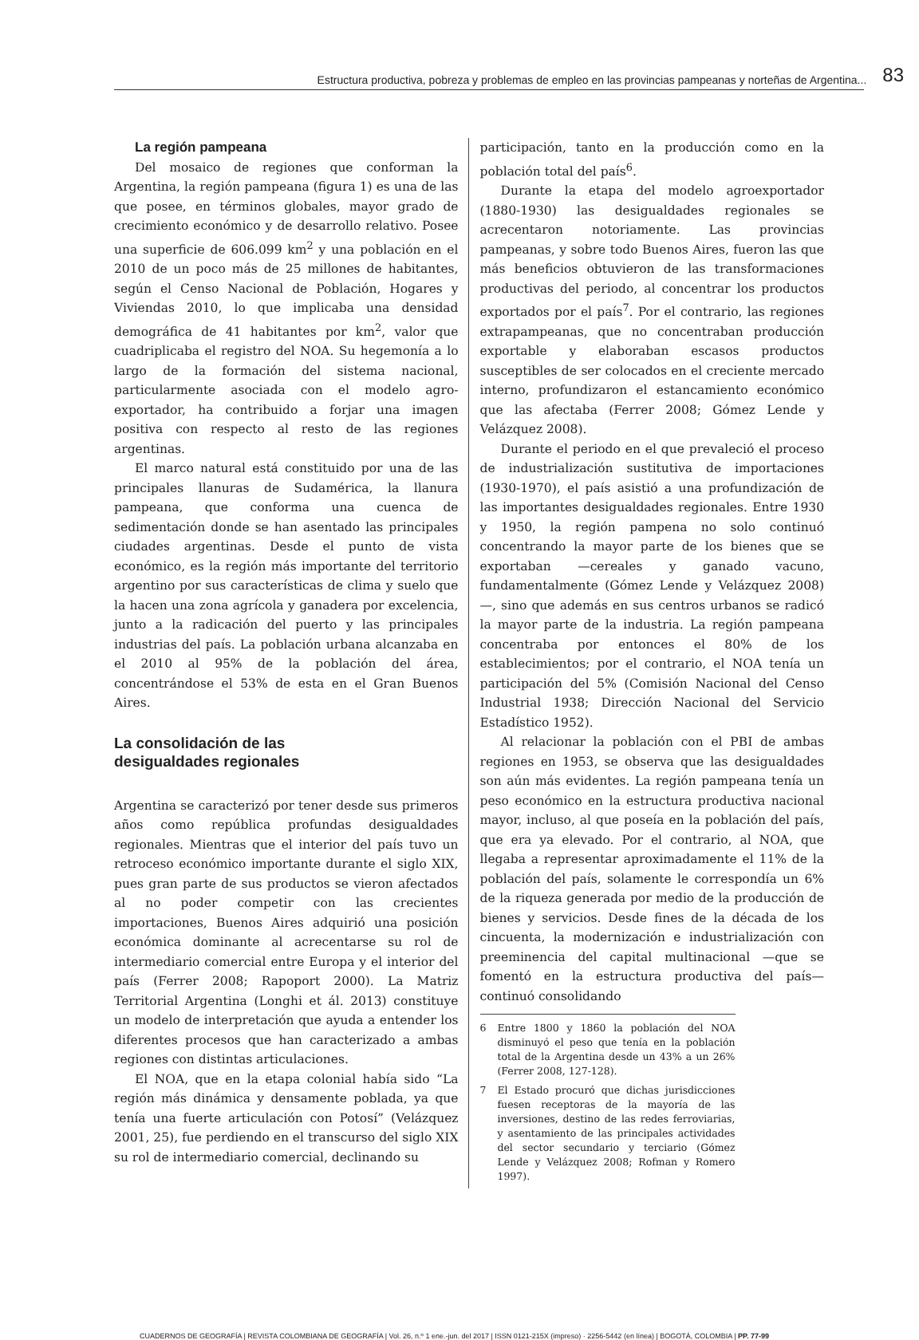Estructura productiva, pobreza y problemas de empleo en las provincias pampeanas y norteñas de Argentina... 83
La región pampeana
Del mosaico de regiones que conforman la Argentina, la región pampeana (figura 1) es una de las que posee, en términos globales, mayor grado de crecimiento económico y de desarrollo relativo. Posee una superficie de 606.099 km<sup>2</sup> y una población en el 2010 de un poco más de 25 millones de habitantes, según el Censo Nacional de Población, Hogares y Viviendas 2010, lo que implicaba una densidad demográfica de 41 habitantes por km<sup>2</sup>, valor que cuadriplicaba el registro del NOA. Su hegemonía a lo largo de la formación del sistema nacional, particularmente asociada con el modelo agro-exportador, ha contribuido a forjar una imagen positiva con respecto al resto de las regiones argentinas.
El marco natural está constituido por una de las principales llanuras de Sudamérica, la llanura pampeana, que conforma una cuenca de sedimentación donde se han asentado las principales ciudades argentinas. Desde el punto de vista económico, es la región más importante del territorio argentino por sus características de clima y suelo que la hacen una zona agrícola y ganadera por excelencia, junto a la radicación del puerto y las principales industrias del país. La población urbana alcanzaba en el 2010 al 95% de la población del área, concentrándose el 53% de esta en el Gran Buenos Aires.
La consolidación de las
desigualdades regionales
Argentina se caracterizó por tener desde sus primeros años como república profundas desigualdades regionales. Mientras que el interior del país tuvo un retroceso económico importante durante el siglo XIX, pues gran parte de sus productos se vieron afectados al no poder competir con las crecientes importaciones, Buenos Aires adquirió una posición económica dominante al acrecentarse su rol de intermediario comercial entre Europa y el interior del país (Ferrer 2008; Rapoport 2000). La Matriz Territorial Argentina (Longhi et ál. 2013) constituye un modelo de interpretación que ayuda a entender los diferentes procesos que han caracterizado a ambas regiones con distintas articulaciones.
El NOA, que en la etapa colonial había sido “La región más dinámica y densamente poblada, ya que tenía una fuerte articulación con Potosí” (Velázquez 2001, 25), fue perdiendo en el transcurso del siglo XIX su rol de intermediario comercial, declinando su
participación, tanto en la producción como en la población total del país<sup>6</sup>.
Durante la etapa del modelo agroexportador (1880-1930) las desigualdades regionales se acrecentaron notoriamente. Las provincias pampeanas, y sobre todo Buenos Aires, fueron las que más beneficios obtuvieron de las transformaciones productivas del periodo, al concentrar los productos exportados por el país<sup>7</sup>. Por el contrario, las regiones extrapampeanas, que no concentraban producción exportable y elaboraban escasos productos susceptibles de ser colocados en el creciente mercado interno, profundizaron el estancamiento económico que las afectaba (Ferrer 2008; Gómez Lende y Velázquez 2008).
Durante el periodo en el que prevaleció el proceso de industrialización sustitutiva de importaciones (1930-1970), el país asistió a una profundización de las importantes desigualdades regionales. Entre 1930 y 1950, la región pampena no solo continuó concentrando la mayor parte de los bienes que se exportaban —cereales y ganado vacuno, fundamentalmente (Gómez Lende y Velázquez 2008)—, sino que además en sus centros urbanos se radicó la mayor parte de la industria. La región pampeana concentraba por entonces el 80% de los establecimientos; por el contrario, el NOA tenía un participación del 5% (Comisión Nacional del Censo Industrial 1938; Dirección Nacional del Servicio Estadístico 1952).
Al relacionar la población con el PBI de ambas regiones en 1953, se observa que las desigualdades son aún más evidentes. La región pampeana tenía un peso económico en la estructura productiva nacional mayor, incluso, al que poseía en la población del país, que era ya elevado. Por el contrario, al NOA, que llegaba a representar aproximadamente el 11% de la población del país, solamente le correspondía un 6% de la riqueza generada por medio de la producción de bienes y servicios. Desde fines de la década de los cincuenta, la modernización e industrialización con preeminencia del capital multinacional —que se fomentó en la estructura productiva del país— continuó consolidando
6 Entre 1800 y 1860 la población del NOA disminuyó el peso que tenía en la población total de la Argentina desde un 43% a un 26% (Ferrer 2008, 127-128).
7 El Estado procuró que dichas jurisdicciones fuesen receptoras de la mayoría de las inversiones, destino de las redes ferroviarias, y asentamiento de las principales actividades del sector secundario y terciario (Gómez Lende y Velázquez 2008; Rofman y Romero 1997).
CUADERNOS DE GEOGRAFÍA | REVISTA COLOMBIANA DE GEOGRAFÍA | Vol. 26, n.º 1 ene.-jun. del 2017 | ISSN 0121-215X (impreso) · 2256-5442 (en línea) | BOGOTÁ, COLOMBIA | PP. 77-99